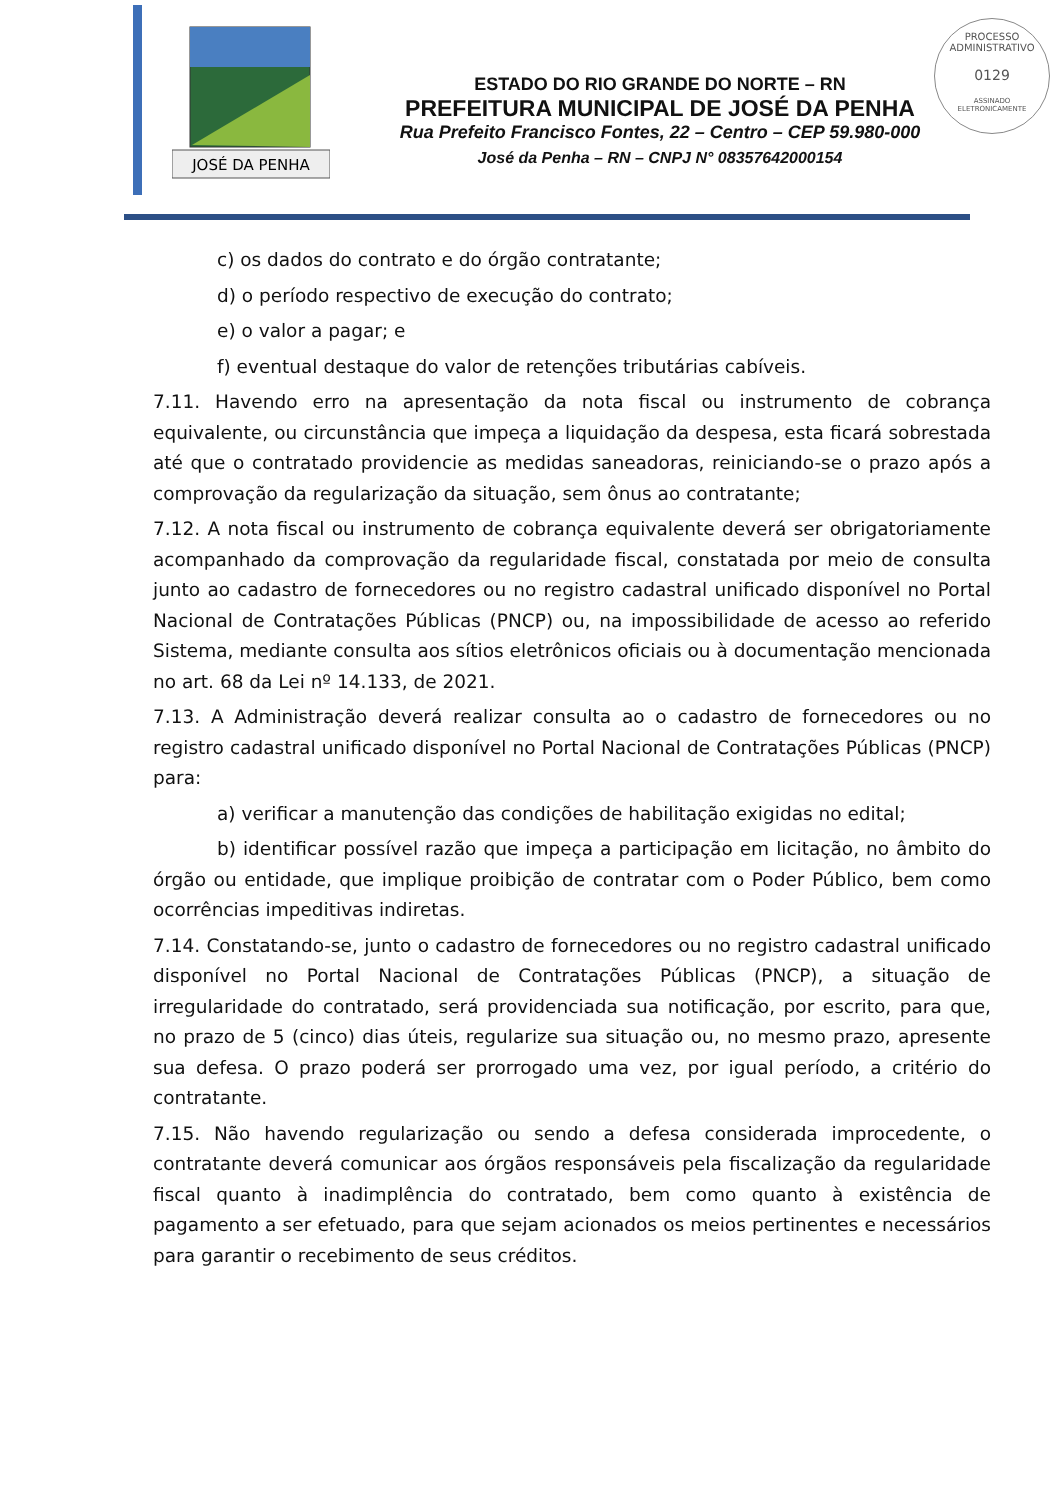JOSÉ DA PENHA
PROCESSO ADMINISTRATIVO
0129
ASSINADO
ELETRONICAMENTE
ESTADO DO RIO GRANDE DO NORTE – RN
PREFEITURA MUNICIPAL DE JOSÉ DA PENHA
Rua Prefeito Francisco Fontes, 22 – Centro – CEP 59.980-000
José da Penha – RN – CNPJ N° 08357642000154
c) os dados do contrato e do órgão contratante;
d) o período respectivo de execução do contrato;
e) o valor a pagar; e
f) eventual destaque do valor de retenções tributárias cabíveis.
7.11. Havendo erro na apresentação da nota fiscal ou instrumento de cobrança equivalente, ou circunstância que impeça a liquidação da despesa, esta ficará sobrestada até que o contratado providencie as medidas saneadoras, reiniciando-se o prazo após a comprovação da regularização da situação, sem ônus ao contratante;
7.12. A nota fiscal ou instrumento de cobrança equivalente deverá ser obrigatoriamente acompanhado da comprovação da regularidade fiscal, constatada por meio de consulta junto ao cadastro de fornecedores ou no registro cadastral unificado disponível no Portal Nacional de Contratações Públicas (PNCP) ou, na impossibilidade de acesso ao referido Sistema, mediante consulta aos sítios eletrônicos oficiais ou à documentação mencionada no art. 68 da Lei nº 14.133, de 2021.
7.13. A Administração deverá realizar consulta ao o cadastro de fornecedores ou no registro cadastral unificado disponível no Portal Nacional de Contratações Públicas (PNCP) para:
a) verificar a manutenção das condições de habilitação exigidas no edital;
b) identificar possível razão que impeça a participação em licitação, no âmbito do órgão ou entidade, que implique proibição de contratar com o Poder Público, bem como ocorrências impeditivas indiretas.
7.14. Constatando-se, junto o cadastro de fornecedores ou no registro cadastral unificado disponível no Portal Nacional de Contratações Públicas (PNCP), a situação de irregularidade do contratado, será providenciada sua notificação, por escrito, para que, no prazo de 5 (cinco) dias úteis, regularize sua situação ou, no mesmo prazo, apresente sua defesa. O prazo poderá ser prorrogado uma vez, por igual período, a critério do contratante.
7.15. Não havendo regularização ou sendo a defesa considerada improcedente, o contratante deverá comunicar aos órgãos responsáveis pela fiscalização da regularidade fiscal quanto à inadimplência do contratado, bem como quanto à existência de pagamento a ser efetuado, para que sejam acionados os meios pertinentes e necessários para garantir o recebimento de seus créditos.